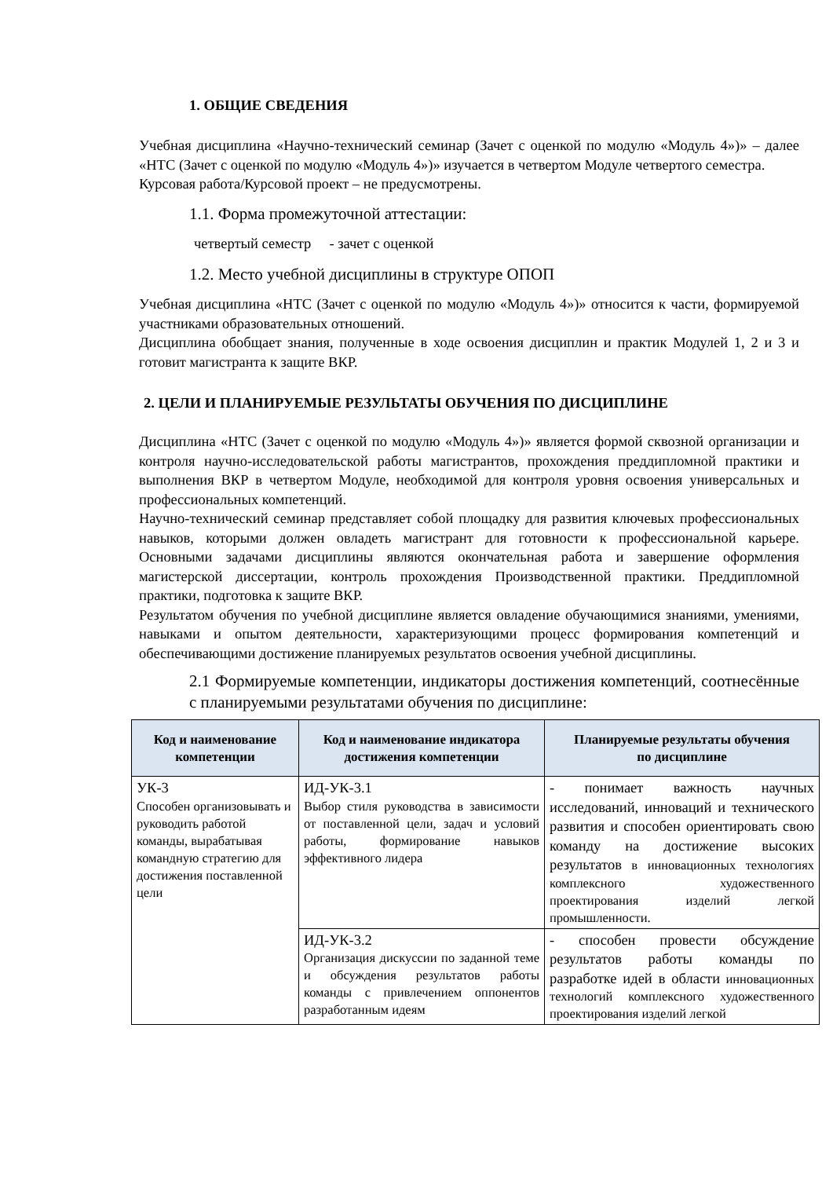1. ОБЩИЕ СВЕДЕНИЯ
Учебная дисциплина «Научно-технический семинар (Зачет с оценкой по модулю «Модуль 4»)» – далее «НТС (Зачет с оценкой по модулю «Модуль 4»)» изучается в четвертом Модуле четвертого семестра.
Курсовая работа/Курсовой проект – не предусмотрены.
1.1. Форма промежуточной аттестации:
четвертый семестр - зачет с оценкой
1.2. Место учебной дисциплины в структуре ОПОП
Учебная дисциплина «НТС (Зачет с оценкой по модулю «Модуль 4»)» относится к части, формируемой участниками образовательных отношений.
Дисциплина обобщает знания, полученные в ходе освоения дисциплин и практик Модулей 1, 2 и 3 и готовит магистранта к защите ВКР.
2. ЦЕЛИ И ПЛАНИРУЕМЫЕ РЕЗУЛЬТАТЫ ОБУЧЕНИЯ ПО ДИСЦИПЛИНЕ
Дисциплина «НТС (Зачет с оценкой по модулю «Модуль 4»)» является формой сквозной организации и контроля научно-исследовательской работы магистрантов, прохождения преддипломной практики и выполнения ВКР в четвертом Модуле, необходимой для контроля уровня освоения универсальных и профессиональных компетенций.
Научно-технический семинар представляет собой площадку для развития ключевых профессиональных навыков, которыми должен овладеть магистрант для готовности к профессиональной карьере. Основными задачами дисциплины являются окончательная работа и завершение оформления магистерской диссертации, контроль прохождения Производственной практики. Преддипломной практики, подготовка к защите ВКР.
Результатом обучения по учебной дисциплине является овладение обучающимися знаниями, умениями, навыками и опытом деятельности, характеризующими процесс формирования компетенций и обеспечивающими достижение планируемых результатов освоения учебной дисциплины.
2.1 Формируемые компетенции, индикаторы достижения компетенций, соотнесённые с планируемыми результатами обучения по дисциплине:
| Код и наименование компетенции | Код и наименование индикатора достижения компетенции | Планируемые результаты обучения по дисциплине |
| --- | --- | --- |
| УК-3 Способен организовывать и руководить работой команды, вырабатывая командную стратегию для достижения поставленной цели | ИД-УК-3.1 Выбор стиля руководства в зависимости от поставленной цели, задач и условий работы, формирование навыков эффективного лидера | - понимает важность научных исследований, инноваций и технического развития и способен ориентировать свою команду на достижение высоких результатов в инновационных технологиях комплексного художественного проектирования изделий легкой промышленности. |
| | ИД-УК-3.2 Организация дискуссии по заданной теме и обсуждения результатов работы команды с привлечением оппонентов разработанным идеям | - способен провести обсуждение результатов работы команды по разработке идей в области инновационных технологий комплексного художественного проектирования изделий легкой |